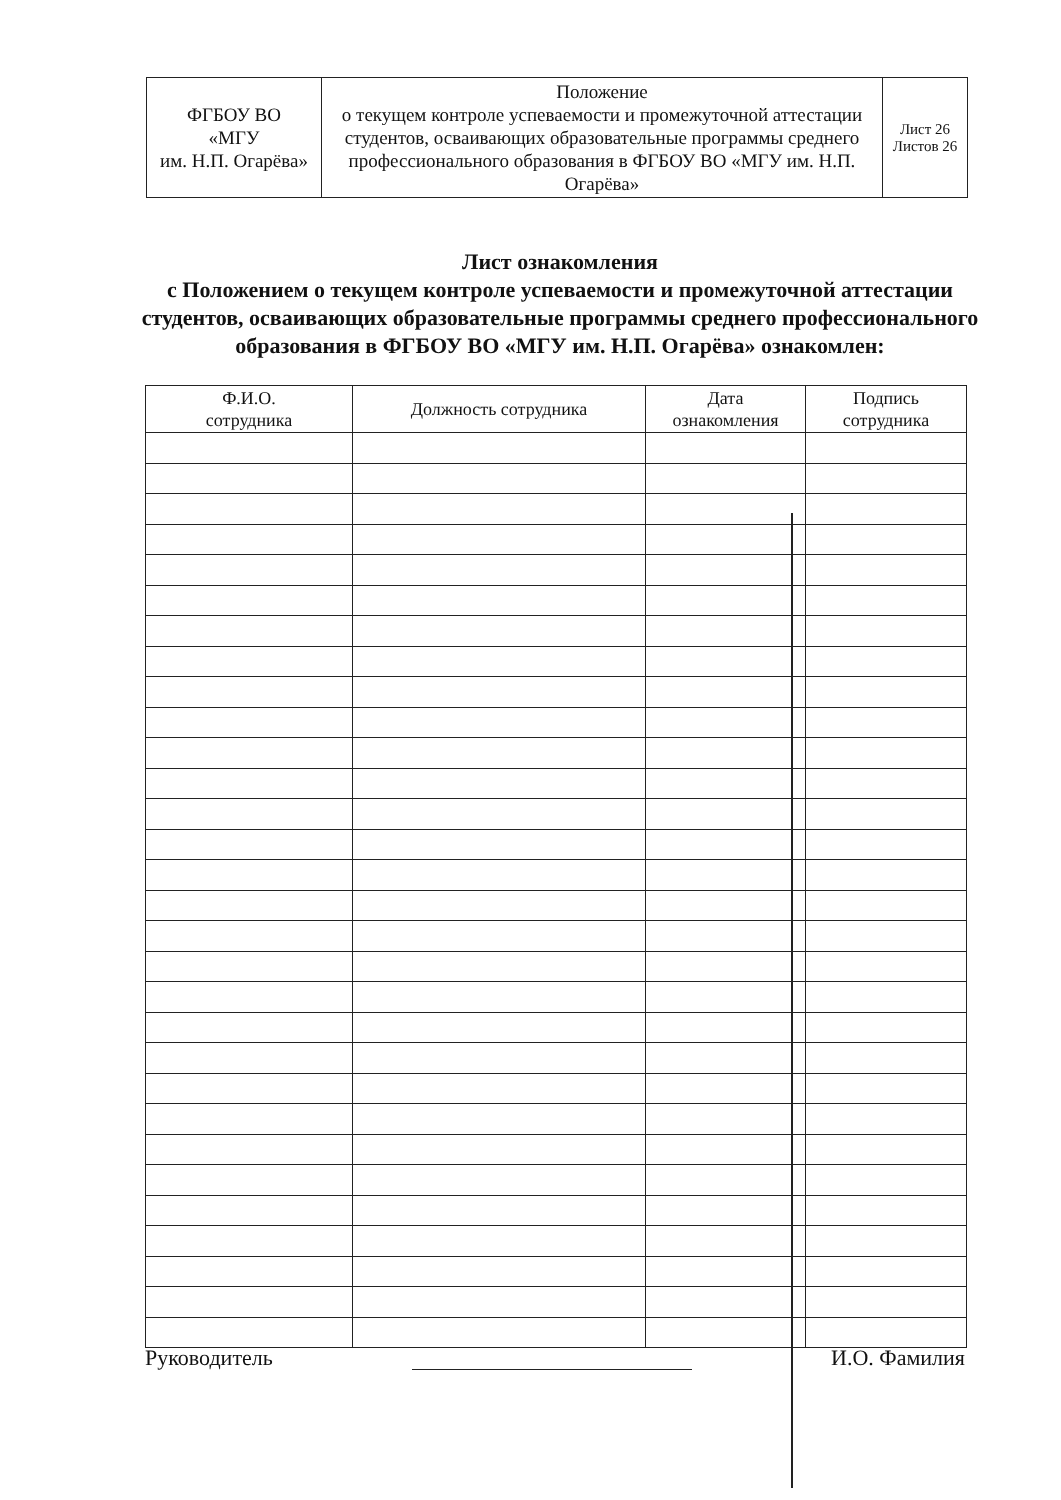| ФГБОУ ВО «МГУ им. Н.П. Огарёва» | Положение о текущем контроле успеваемости и промежуточной аттестации студентов, осваивающих образовательные программы среднего профессионального образования в ФГБОУ ВО «МГУ им. Н.П. Огарёва» | Лист 26 Листов 26 |
Лист ознакомления
с Положением о текущем контроле успеваемости и промежуточной аттестации студентов, осваивающих образовательные программы среднего профессионального образования в ФГБОУ ВО «МГУ им. Н.П. Огарёва» ознакомлен:
| Ф.И.О. сотрудника | Должность сотрудника | Дата ознакомления | Подпись сотрудника |
| --- | --- | --- | --- |
Руководитель И.О. Фамилия